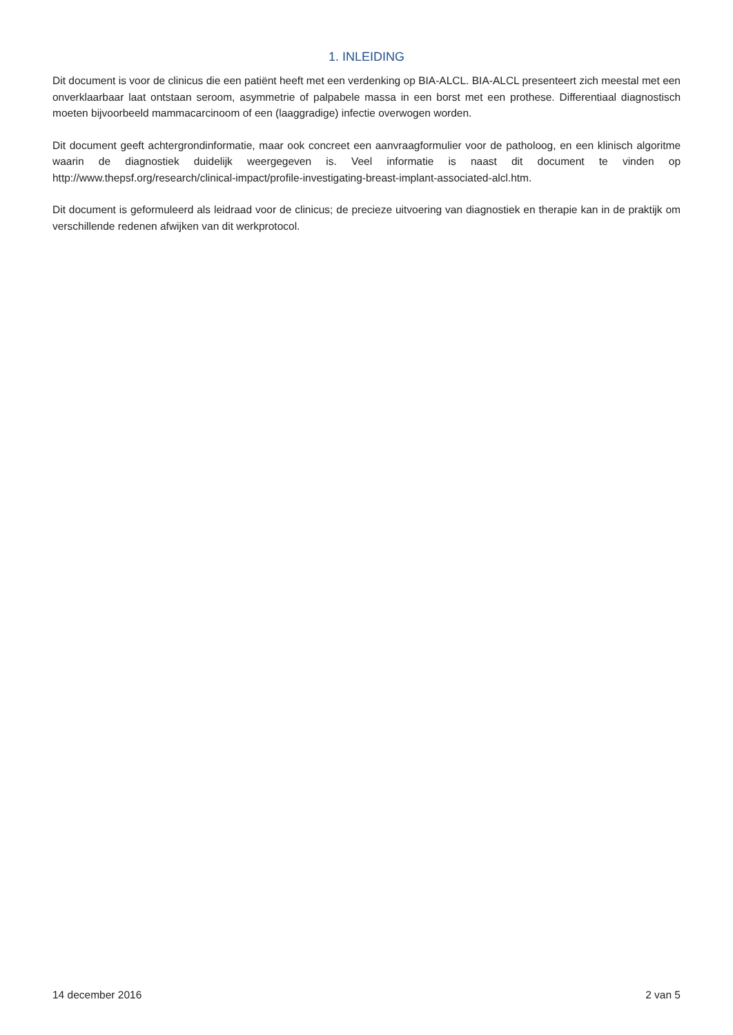1. INLEIDING
Dit document is voor de clinicus die een patiënt heeft met een verdenking op BIA-ALCL. BIA-ALCL presenteert zich meestal met een onverklaarbaar laat ontstaan seroom, asymmetrie of palpabele massa in een borst met een prothese. Differentiaal diagnostisch moeten bijvoorbeeld mammacarcinoom of een (laaggradige) infectie overwogen worden.
Dit document geeft achtergrondinformatie, maar ook concreet een aanvraagformulier voor de patholoog, en een klinisch algoritme waarin de diagnostiek duidelijk weergegeven is. Veel informatie is naast dit document te vinden op http://www.thepsf.org/research/clinical-impact/profile-investigating-breast-implant-associated-alcl.htm.
Dit document is geformuleerd als leidraad voor de clinicus; de precieze uitvoering van diagnostiek en therapie kan in de praktijk om verschillende redenen afwijken van dit werkprotocol.
14 december 2016 2 van 5